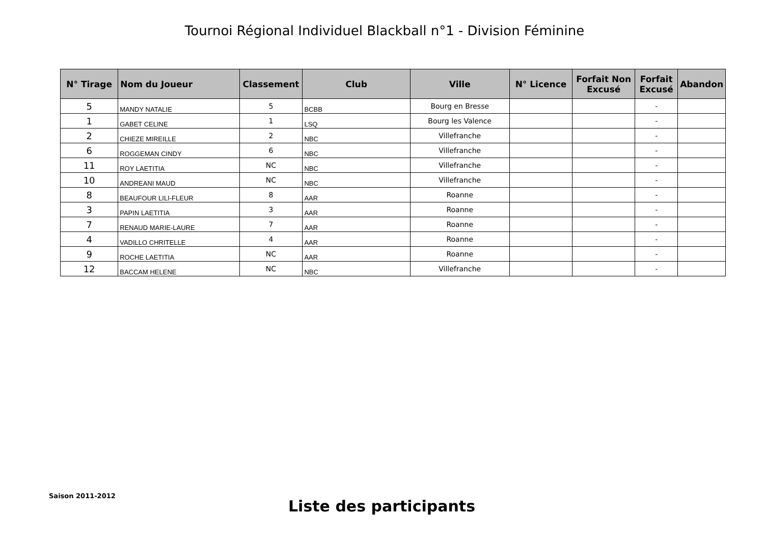Tournoi Régional Individuel Blackball n°1 - Division Féminine
| N° Tirage | Nom du Joueur | Classement | Club | Ville | N° Licence | Forfait Non Excusé | Forfait Excusé | Abandon |
| --- | --- | --- | --- | --- | --- | --- | --- | --- |
| 5 | MANDY NATALIE | 5 | BCBB | Bourg en Bresse | | | - | |
| 1 | GABET CELINE | 1 | LSQ | Bourg les Valence | | | - | |
| 2 | CHIEZE MIREILLE | 2 | NBC | Villefranche | | | - | |
| 6 | ROGGEMAN CINDY | 6 | NBC | Villefranche | | | - | |
| 11 | ROY LAETITIA | NC | NBC | Villefranche | | | - | |
| 10 | ANDREANI MAUD | NC | NBC | Villefranche | | | - | |
| 8 | BEAUFOUR LILI-FLEUR | 8 | AAR | Roanne | | | - | |
| 3 | PAPIN LAETITIA | 3 | AAR | Roanne | | | - | |
| 7 | RENAUD MARIE-LAURE | 7 | AAR | Roanne | | | - | |
| 4 | VADILLO CHRITELLE | 4 | AAR | Roanne | | | - | |
| 9 | ROCHE LAETITIA | NC | AAR | Roanne | | | - | |
| 12 | BACCAM HELENE | NC | NBC | Villefranche | | | - | |
Saison 2011-2012
Liste des participants